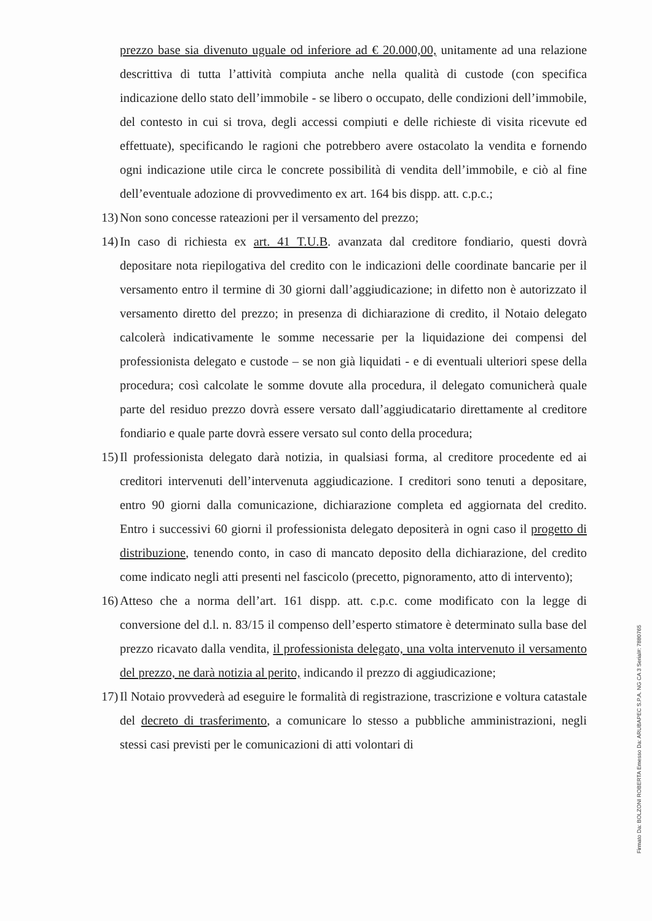prezzo base sia divenuto uguale od inferiore ad € 20.000,00, unitamente ad una relazione descrittiva di tutta l’attività compiuta anche nella qualità di custode (con specifica indicazione dello stato dell’immobile - se libero o occupato, delle condizioni dell’immobile, del contesto in cui si trova, degli accessi compiuti e delle richieste di visita ricevute ed effettuate), specificando le ragioni che potrebbero avere ostacolato la vendita e fornendo ogni indicazione utile circa le concrete possibilità di vendita dell’immobile, e ciò al fine dell’eventuale adozione di provvedimento ex art. 164 bis dispp. att. c.p.c.;
13)
Non sono concesse rateazioni per il versamento del prezzo;
14)
In caso di richiesta ex art. 41 T.U.B. avanzata dal creditore fondiario, questi dovrà depositare nota riepilogativa del credito con le indicazioni delle coordinate bancarie per il versamento entro il termine di 30 giorni dall’aggiudicazione; in difetto non è autorizzato il versamento diretto del prezzo; in presenza di dichiarazione di credito, il Notaio delegato calcolerà indicativamente le somme necessarie per la liquidazione dei compensi del professionista delegato e custode – se non già liquidati - e di eventuali ulteriori spese della procedura; così calcolate le somme dovute alla procedura, il delegato comunicherà quale parte del residuo prezzo dovrà essere versato dall’aggiudicatario direttamente al creditore fondiario e quale parte dovrà essere versato sul conto della procedura;
15)
Il professionista delegato darà notizia, in qualsiasi forma, al creditore procedente ed ai creditori intervenuti dell’intervenuta aggiudicazione. I creditori sono tenuti a depositare, entro 90 giorni dalla comunicazione, dichiarazione completa ed aggiornata del credito. Entro i successivi 60 giorni il professionista delegato depositerà in ogni caso il progetto di distribuzione, tenendo conto, in caso di mancato deposito della dichiarazione, del credito come indicato negli atti presenti nel fascicolo (precetto, pignoramento, atto di intervento);
16)
Atteso che a norma dell’art. 161 dispp. att. c.p.c. come modificato con la legge di conversione del d.l. n. 83/15 il compenso dell’esperto stimatore è determinato sulla base del prezzo ricavato dalla vendita, il professionista delegato, una volta intervenuto il versamento del prezzo, ne darà notizia al perito, indicando il prezzo di aggiudicazione;
17)
Il Notaio provvederà ad eseguire le formalità di registrazione, trascrizione e voltura catastale del decreto di trasferimento, a comunicare lo stesso a pubbliche amministrazioni, negli stessi casi previsti per le comunicazioni di atti volontari di
Firmato Da: BOLZONI ROBERTA Emesso Da: ARUBAPEC S.P.A. NG CA 3 Serial#: 7880765